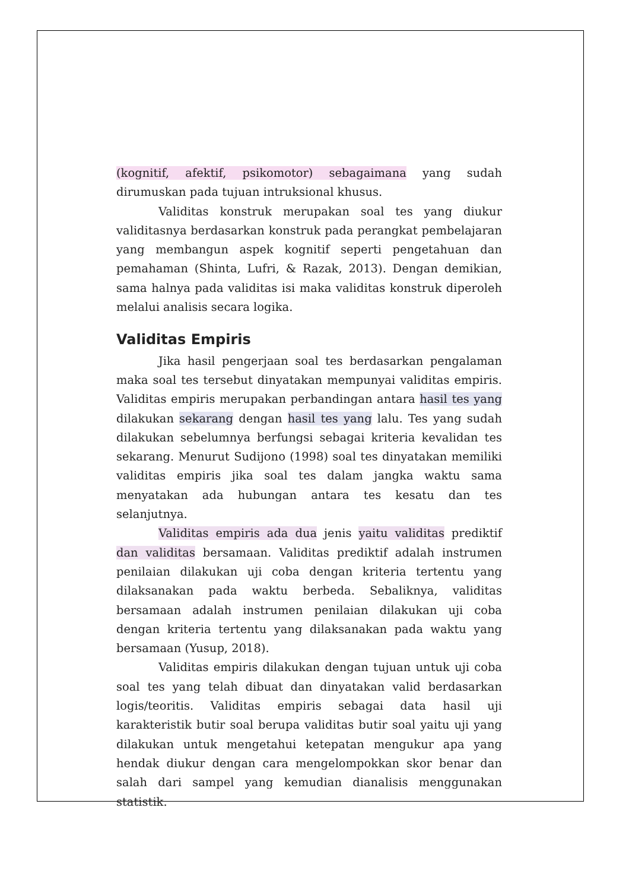(kognitif, afektif, psikomotor) sebagaimana yang sudah dirumuskan pada tujuan intruksional khusus.
Validitas konstruk merupakan soal tes yang diukur validitasnya berdasarkan konstruk pada perangkat pembelajaran yang membangun aspek kognitif seperti pengetahuan dan pemahaman (Shinta, Lufri, & Razak, 2013). Dengan demikian, sama halnya pada validitas isi maka validitas konstruk diperoleh melalui analisis secara logika.
Validitas Empiris
Jika hasil pengerjaan soal tes berdasarkan pengalaman maka soal tes tersebut dinyatakan mempunyai validitas empiris. Validitas empiris merupakan perbandingan antara hasil tes yang dilakukan sekarang dengan hasil tes yang lalu. Tes yang sudah dilakukan sebelumnya berfungsi sebagai kriteria kevalidan tes sekarang. Menurut Sudijono (1998) soal tes dinyatakan memiliki validitas empiris jika soal tes dalam jangka waktu sama menyatakan ada hubungan antara tes kesatu dan tes selanjutnya.
Validitas empiris ada dua jenis yaitu validitas prediktif dan validitas bersamaan. Validitas prediktif adalah instrumen penilaian dilakukan uji coba dengan kriteria tertentu yang dilaksanakan pada waktu berbeda. Sebaliknya, validitas bersamaan adalah instrumen penilaian dilakukan uji coba dengan kriteria tertentu yang dilaksanakan pada waktu yang bersamaan (Yusup, 2018).
Validitas empiris dilakukan dengan tujuan untuk uji coba soal tes yang telah dibuat dan dinyatakan valid berdasarkan logis/teoritis. Validitas empiris sebagai data hasil uji karakteristik butir soal berupa validitas butir soal yaitu uji yang dilakukan untuk mengetahui ketepatan mengukur apa yang hendak diukur dengan cara mengelompokkan skor benar dan salah dari sampel yang kemudian dianalisis menggunakan statistik.